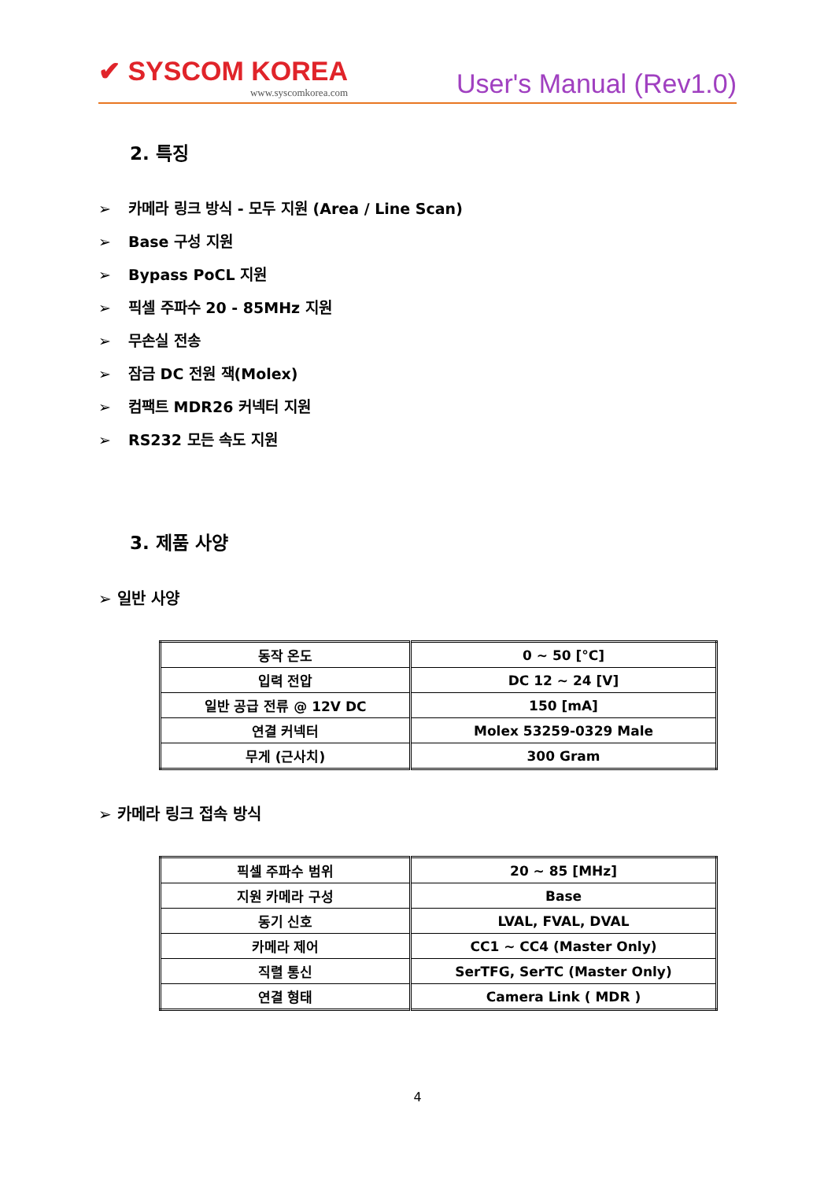✔ SYSCOM KOREA
www.syscomkorea.com
User's Manual (Rev1.0)
2. 특징
➢ 카메라 링크 방식 - 모두 지원 (Area / Line Scan)
➢ Base 구성 지원
➢ Bypass PoCL 지원
➢ 픽셀 주파수 20 - 85MHz 지원
➢ 무손실 전송
➢ 잠금 DC 전원 잭(Molex)
➢ 컴팩트 MDR26 커넥터 지원
➢ RS232 모든 속도 지원
3. 제품 사양
➢ 일반 사양
| 동작 온도 | 0 ~ 50 [°C] |
| 입력 전압 | DC 12 ~ 24 [V] |
| 일반 공급 전류 @ 12V DC | 150 [mA] |
| 연결 커넥터 | Molex 53259-0329 Male |
| 무게 (근사치) | 300 Gram |
➢ 카메라 링크 접속 방식
| 픽셀 주파수 범위 | 20 ~ 85 [MHz] |
| 지원 카메라 구성 | Base |
| 동기 신호 | LVAL, FVAL, DVAL |
| 카메라 제어 | CC1 ~ CC4 (Master Only) |
| 직렬 통신 | SerTFG, SerTC (Master Only) |
| 연결 형태 | Camera Link ( MDR ) |
4